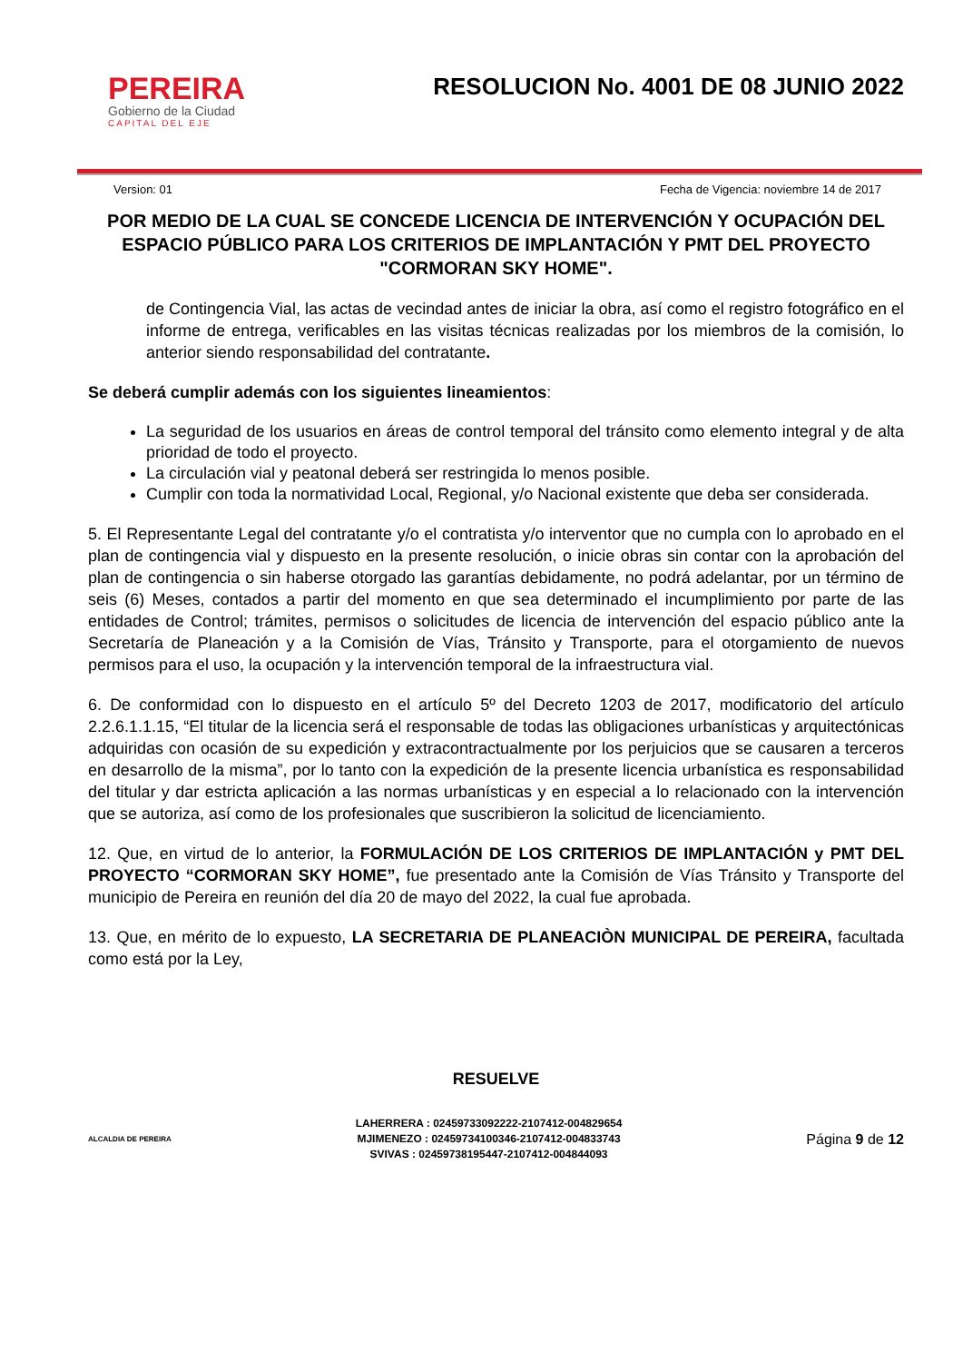PEREIRA
Gobierno de la Ciudad
CAPITAL DEL EJE
RESOLUCION No. 4001 DE 08 JUNIO 2022
Version: 01 Fecha de Vigencia: noviembre 14 de 2017
POR MEDIO DE LA CUAL SE CONCEDE LICENCIA DE INTERVENCIÓN Y OCUPACIÓN DEL ESPACIO PÚBLICO PARA LOS CRITERIOS DE IMPLANTACIÓN Y PMT DEL PROYECTO "CORMORAN SKY HOME".
de Contingencia Vial, las actas de vecindad antes de iniciar la obra, así como el registro fotográfico en el informe de entrega, verificables en las visitas técnicas realizadas por los miembros de la comisión, lo anterior siendo responsabilidad del contratante.
Se deberá cumplir además con los siguientes lineamientos:
La seguridad de los usuarios en áreas de control temporal del tránsito como elemento integral y de alta prioridad de todo el proyecto.
La circulación vial y peatonal deberá ser restringida lo menos posible.
Cumplir con toda la normatividad Local, Regional, y/o Nacional existente que deba ser considerada.
5. El Representante Legal del contratante y/o el contratista y/o interventor que no cumpla con lo aprobado en el plan de contingencia vial y dispuesto en la presente resolución, o inicie obras sin contar con la aprobación del plan de contingencia o sin haberse otorgado las garantías debidamente, no podrá adelantar, por un término de seis (6) Meses, contados a partir del momento en que sea determinado el incumplimiento por parte de las entidades de Control; trámites, permisos o solicitudes de licencia de intervención del espacio público ante la Secretaría de Planeación y a la Comisión de Vías, Tránsito y Transporte, para el otorgamiento de nuevos permisos para el uso, la ocupación y la intervención temporal de la infraestructura vial.
6. De conformidad con lo dispuesto en el artículo 5º del Decreto 1203 de 2017, modificatorio del artículo 2.2.6.1.1.15, “El titular de la licencia será el responsable de todas las obligaciones urbanísticas y arquitectónicas adquiridas con ocasión de su expedición y extracontractualmente por los perjuicios que se causaren a terceros en desarrollo de la misma”, por lo tanto con la expedición de la presente licencia urbanística es responsabilidad del titular y dar estricta aplicación a las normas urbanísticas y en especial a lo relacionado con la intervención que se autoriza, así como de los profesionales que suscribieron la solicitud de licenciamiento.
12. Que, en virtud de lo anterior, la FORMULACIÓN DE LOS CRITERIOS DE IMPLANTACIÓN y PMT DEL PROYECTO “CORMORAN SKY HOME”, fue presentado ante la Comisión de Vías Tránsito y Transporte del municipio de Pereira en reunión del día 20 de mayo del 2022, la cual fue aprobada.
13. Que, en mérito de lo expuesto, LA SECRETARIA DE PLANEACIÒN MUNICIPAL DE PEREIRA, facultada como está por la Ley,
RESUELVE
ALCALDIA DE PEREIRA
LAHERRERA : 02459733092222-2107412-004829654
MJIMENEZO : 02459734100346-2107412-004833743
SVIVAS : 02459738195447-2107412-004844093
Página 9 de 12